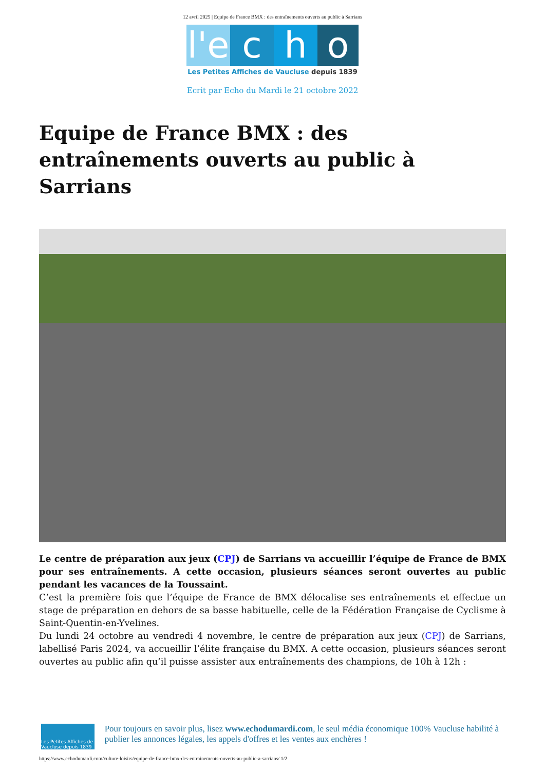12 avril 2025 | Equipe de France BMX : des entraînements ouverts au public à Sarrians
l'e
c h o
Les Petites Affiches de Vaucluse depuis 1839
Ecrit par Echo du Mardi le 21 octobre 2022
Equipe de France BMX : des entraînements ouverts au public à Sarrians
Le centre de préparation aux jeux (CPJ) de Sarrians va accueillir l’équipe de France de BMX pour ses entraînements. A cette occasion, plusieurs séances seront ouvertes au public pendant les vacances de la Toussaint.
C’est la première fois que l’équipe de France de BMX délocalise ses entraînements et effectue un stage de préparation en dehors de sa basse habituelle, celle de la Fédération Française de Cyclisme à Saint-Quentin-en-Yvelines.
Du lundi 24 octobre au vendredi 4 novembre, le centre de préparation aux jeux (CPJ) de Sarrians, labellisé Paris 2024, va accueillir l’élite française du BMX. A cette occasion, plusieurs séances seront ouvertes au public afin qu’il puisse assister aux entraînements des champions, de 10h à 12h :
Les Petites Affiches de Vaucluse depuis 1839
Pour toujours en savoir plus, lisez www.echodumardi.com, le seul média économique 100% Vaucluse habilité à publier les annonces légales, les appels d'offres et les ventes aux enchères !
https://www.echodumardi.com/culture-loisirs/equipe-de-france-bmx-des-entrainements-ouverts-au-public-a-sarrians/ 1/2